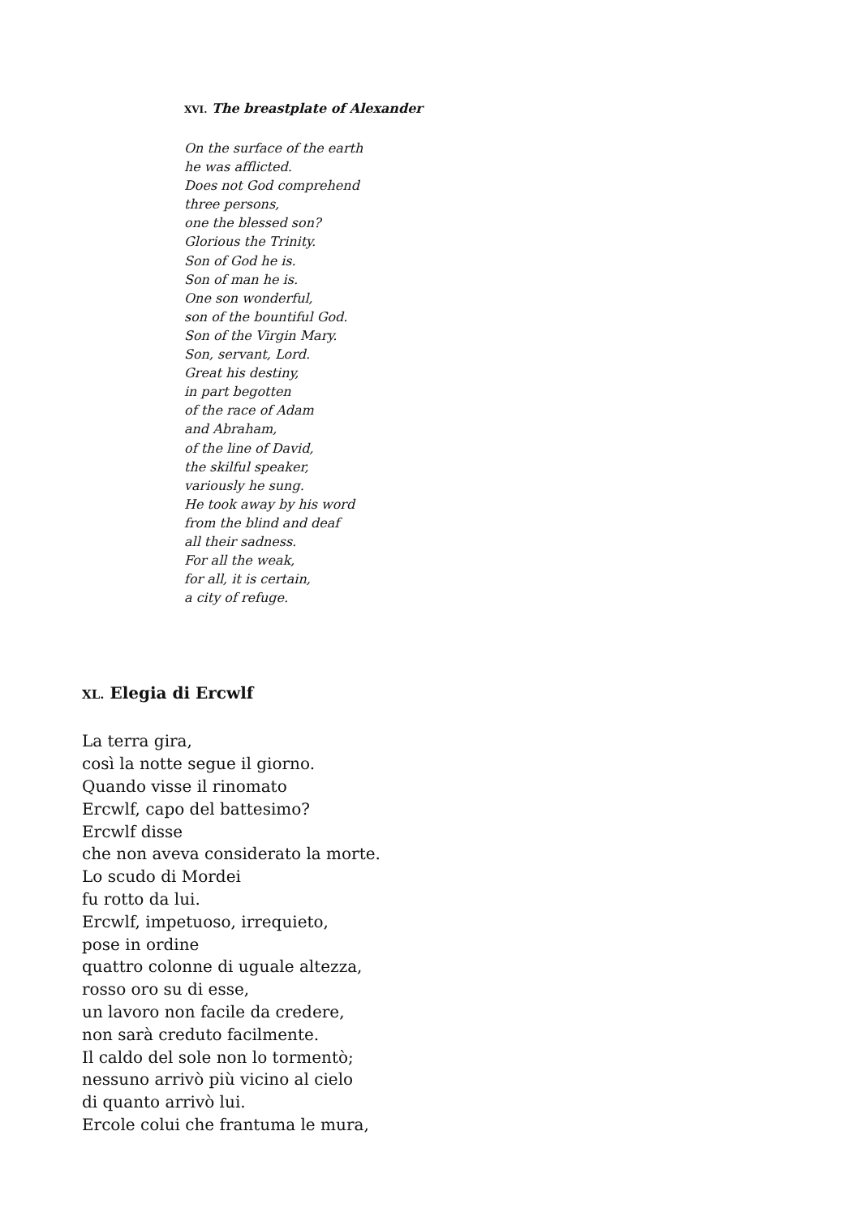XVI. The breastplate of Alexander
On the surface of the earth
he was afflicted.
Does not God comprehend
three persons,
one the blessed son?
Glorious the Trinity.
Son of God he is.
Son of man he is.
One son wonderful,
son of the bountiful God.
Son of the Virgin Mary.
Son, servant, Lord.
Great his destiny,
in part begotten
of the race of Adam
and Abraham,
of the line of David,
the skilful speaker,
variously he sung.
He took away by his word
from the blind and deaf
all their sadness.
For all the weak,
for all, it is certain,
a city of refuge.
XL. Elegia di Ercwlf
La terra gira,
così la notte segue il giorno.
Quando visse il rinomato
Ercwlf, capo del battesimo?
Ercwlf disse
che non aveva considerato la morte.
Lo scudo di Mordei
fu rotto da lui.
Ercwlf, impetuoso, irrequieto,
pose in ordine
quattro colonne di uguale altezza,
rosso oro su di esse,
un lavoro non facile da credere,
non sarà creduto facilmente.
Il caldo del sole non lo tormentò;
nessuno arrivò più vicino al cielo
di quanto arrivò lui.
Ercole colui che frantuma le mura,